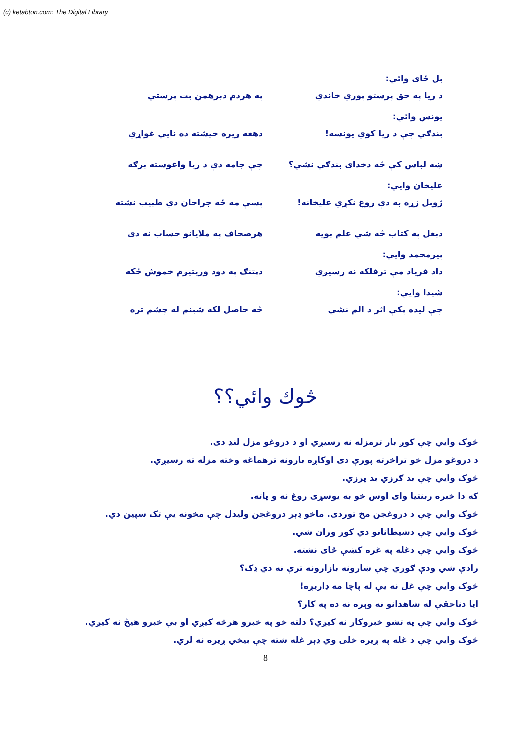(c) ketabton.com: The Digital Library
بل ځای وائي:
د ريا په حق پرستو پوري خاندي په هردم دبرهمن بت پرستي
يونس وائي:
بندګي چې د ريا كوي يونسه! دهغه ږيره خيشته ده نايي غواړي
ښه لباس كې څه دخداى بندګي نشي؟ چې جامه دې د ريا واغوسته برګه
عليخان وايي:
ژوبل زړه به دې روغ نكړي عليخانه! پسې مه ځه جراحان دي طبيب نشته
دبغل په كتاب څه شي علم بويه هرصحاف په ملايانو حساب نه دى
پيرمحمد وايي:
داد فرياد مې ترفلكه نه رسيږي دپتنګ په دود وريتيږم خموش ځكه
شيدا وايي:
چې ليده پكې اثر د الم نشي څه حاصل لكه شبنم له چشم تره
څوك وائي؟؟
څوک وايي چې كوږ بار ترمزله نه رسيږي او د دروغو مزل لنډ دى.
د دروغو مزل خو تراخرته پورې دى اوكاږه بارونه ترهماغه وخته مزله ته رسيږي.
څوک وايي چې بد ګرزي بد پرزي.
كه دا خبره ربنتيا واى اوس خو به يوسړى روغ نه و پاته.
څوک وايي چې د دروغجن مخ توردى. ماخو ډېر دروغجن وليدل چې مخونه يې تک سپين دي.
څوک وايي چې دشيطانانو دي كور وران شي.
څوک وايي چې دغله په غره كښې ځاى نشته.
رادې شي ودې ګوري چې ښارونه بازارونه ترې نه دي ډک؟
څوک وايي چې غل نه يې له پاچا مه ډاريږه!
ايا دناحقې له شاهدانو نه وېره نه ده په كار؟
څوک وايي چې په تشو خبروكار نه كيږي؟ دلته خو په خبرو هرڅه كيږي او بې خبرو هيڅ نه كيږي.
څوک وايي چې د غله په ږيره خلى وي ډېر غله شته چې بيخي ږيره نه لري.
8